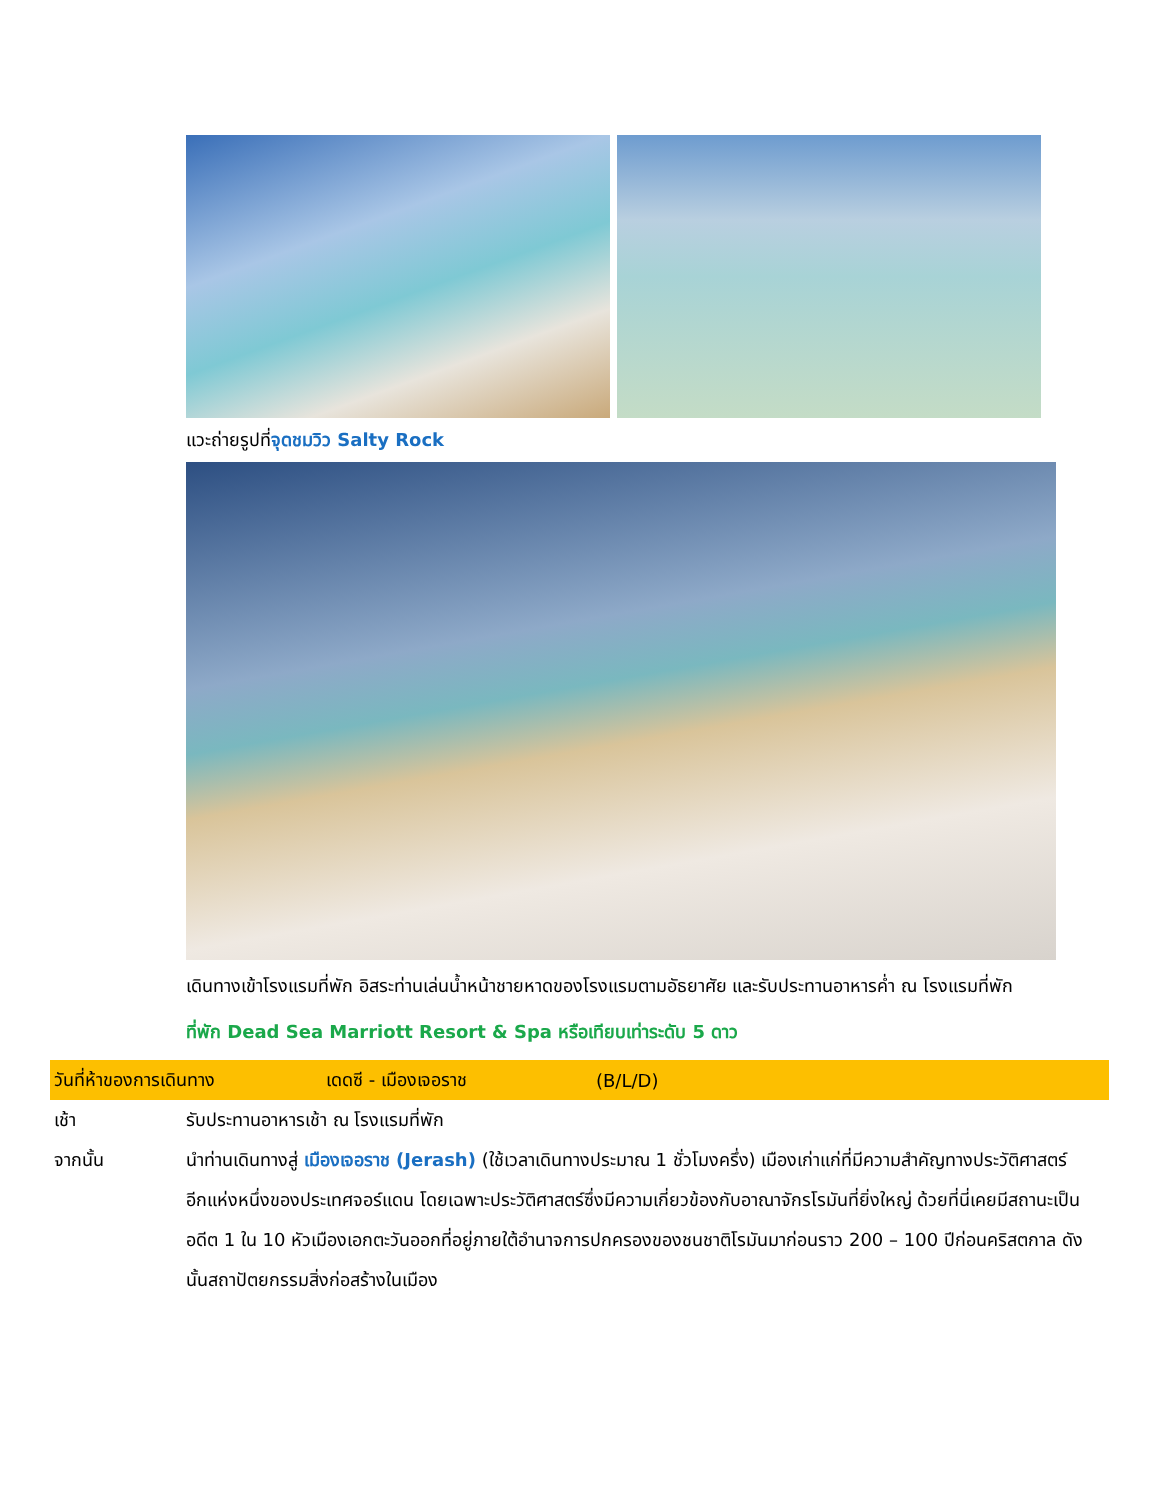แวะถ่ายรูปที่จุดชมวิว Salty Rock
เดินทางเข้าโรงแรมที่พัก อิสระท่านเล่นน้ำหน้าชายหาดของโรงแรมตามอัธยาศัย และรับประทานอาหารค่ำ ณ โรงแรมที่พัก
ที่พัก Dead Sea Marriott Resort & Spa หรือเทียบเท่าระดับ 5 ดาว
วันที่ห้าของการเดินทาง เดดซี - เมืองเจอราช (B/L/D)
เช้า รับประทานอาหารเช้า ณ โรงแรมที่พัก
จากนั้น นำท่านเดินทางสู่ เมืองเจอราช (Jerash) (ใช้เวลาเดินทางประมาณ 1 ชั่วโมงครึ่ง) เมืองเก่าแก่ที่มีความสำคัญทางประวัติศาสตร์อีกแห่งหนึ่งของประเทศจอร์แดน โดยเฉพาะประวัติศาสตร์ซึ่งมีความเกี่ยวข้องกับอาณาจักรโรมันที่ยิ่งใหญ่ ด้วยที่นี่เคยมีสถานะเป็นอดีต 1 ใน 10 หัวเมืองเอกตะวันออกที่อยู่ภายใต้อำนาจการปกครองของชนชาติโรมันมาก่อนราว 200 – 100 ปีก่อนคริสตกาล ดังนั้นสถาปัตยกรรมสิ่งก่อสร้างในเมือง